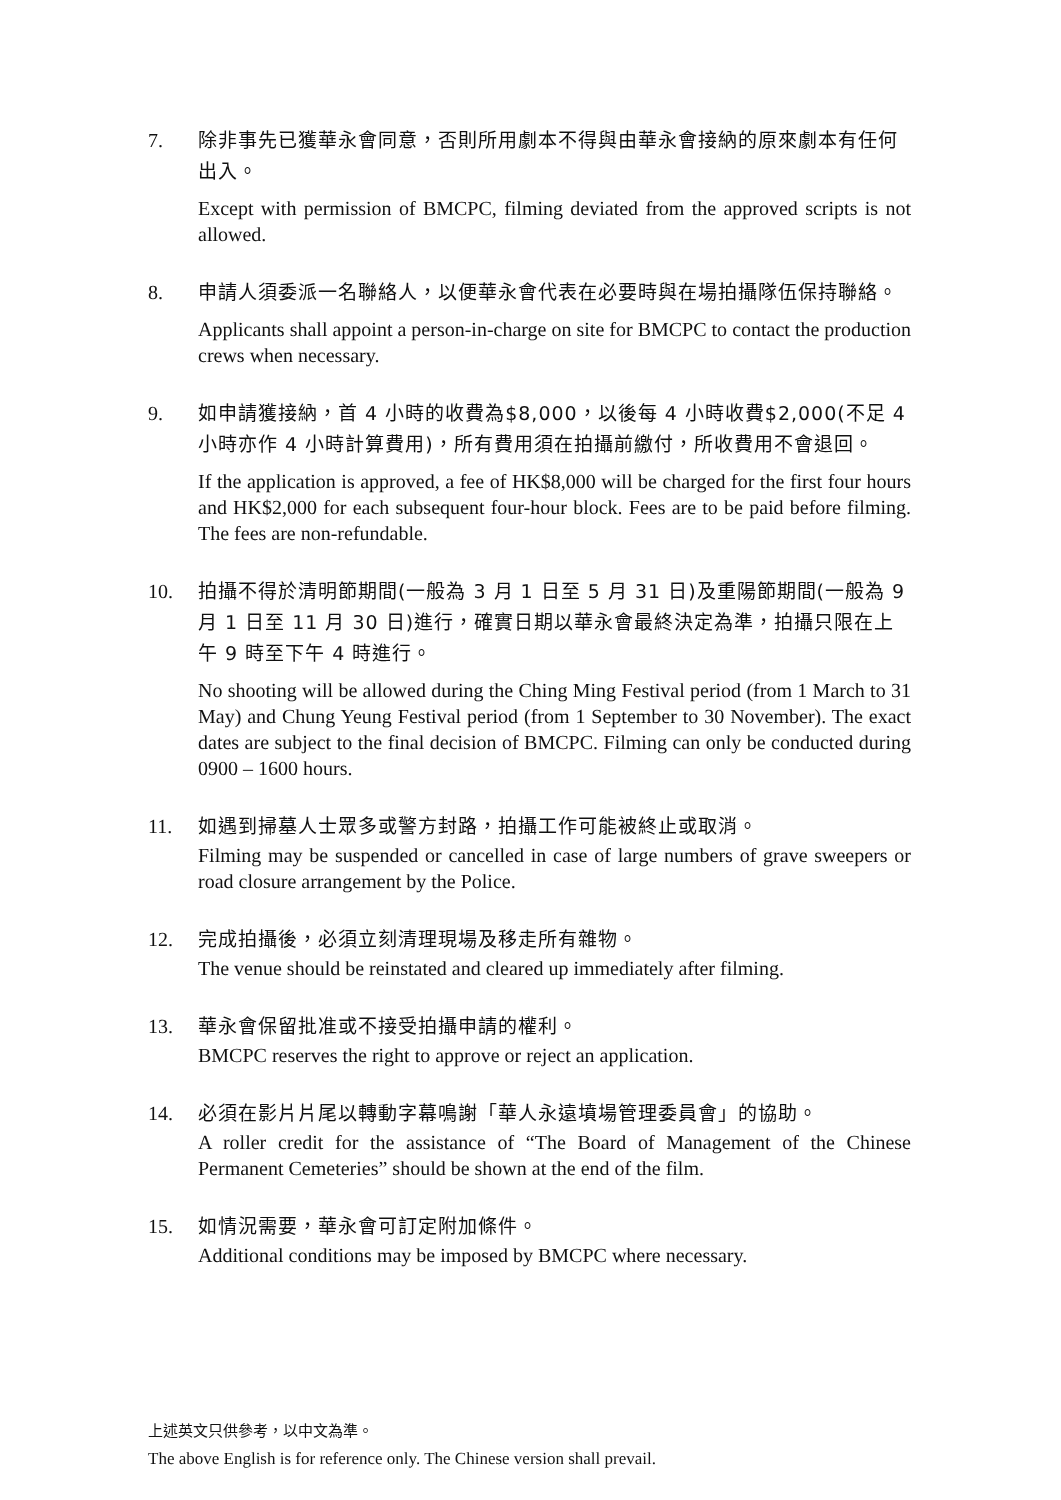7.
除非事先已獲華永會同意，否則所用劇本不得與由華永會接納的原來劇本有任何出入。
Except with permission of BMCPC, filming deviated from the approved scripts is not allowed.
8.
申請人須委派一名聯絡人，以便華永會代表在必要時與在場拍攝隊伍保持聯絡。
Applicants shall appoint a person-in-charge on site for BMCPC to contact the production crews when necessary.
9.
如申請獲接納，首 4 小時的收費為$8,000，以後每 4 小時收費$2,000(不足 4 小時亦作 4 小時計算費用)，所有費用須在拍攝前繳付，所收費用不會退回。
If the application is approved, a fee of HK$8,000 will be charged for the first four hours and HK$2,000 for each subsequent four-hour block. Fees are to be paid before filming. The fees are non-refundable.
10.
拍攝不得於清明節期間(一般為 3 月 1 日至 5 月 31 日)及重陽節期間(一般為 9 月 1 日至 11 月 30 日)進行，確實日期以華永會最終決定為準，拍攝只限在上午 9 時至下午 4 時進行。
No shooting will be allowed during the Ching Ming Festival period (from 1 March to 31 May) and Chung Yeung Festival period (from 1 September to 30 November). The exact dates are subject to the final decision of BMCPC. Filming can only be conducted during 0900 – 1600 hours.
11.
如遇到掃墓人士眾多或警方封路，拍攝工作可能被終止或取消。
Filming may be suspended or cancelled in case of large numbers of grave sweepers or road closure arrangement by the Police.
12.
完成拍攝後，必須立刻清理現場及移走所有雜物。
The venue should be reinstated and cleared up immediately after filming.
13.
華永會保留批准或不接受拍攝申請的權利。
BMCPC reserves the right to approve or reject an application.
14.
必須在影片片尾以轉動字幕鳴謝「華人永遠墳場管理委員會」的協助。
A roller credit for the assistance of “The Board of Management of the Chinese Permanent Cemeteries” should be shown at the end of the film.
15.
如情況需要，華永會可訂定附加條件。
Additional conditions may be imposed by BMCPC where necessary.
上述英文只供參考，以中文為準。
The above English is for reference only. The Chinese version shall prevail.